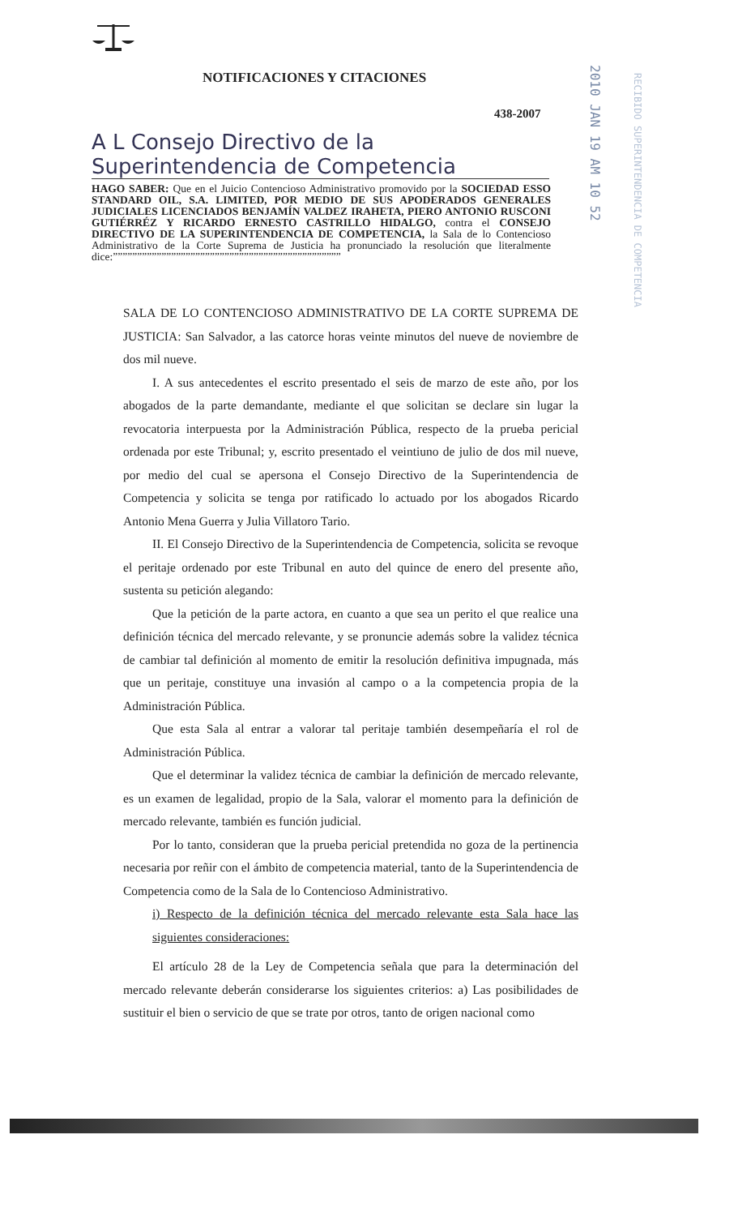NOTIFICACIONES Y CITACIONES
438-2007
A L Consejo Directivo de la Superintendencia de Competencia
HAGO SABER: Que en el Juicio Contencioso Administrativo promovido por la SOCIEDAD ESSO STANDARD OIL, S.A. LIMITED, POR MEDIO DE SUS APODERADOS GENERALES JUDICIALES LICENCIADOS BENJAMÍN VALDEZ IRAHETA, PIERO ANTONIO RUSCONI GUTIÉRRÉZ Y RICARDO ERNESTO CASTRILLO HIDALGO, contra el CONSEJO DIRECTIVO DE LA SUPERINTENDENCIA DE COMPETENCIA, la Sala de lo Contencioso Administrativo de la Corte Suprema de Justicia ha pronunciado la resolución que literalmente dice:”””””””””””””””””””””””””””””””””””””””””””””””
2010 JAN 19 AM 10 52
RECIBIDO SUPERINTENDENCIA DE COMPETENCIA
SALA DE LO CONTENCIOSO ADMINISTRATIVO DE LA CORTE SUPREMA DE JUSTICIA: San Salvador, a las catorce horas veinte minutos del nueve de noviembre de dos mil nueve.
I. A sus antecedentes el escrito presentado el seis de marzo de este año, por los abogados de la parte demandante, mediante el que solicitan se declare sin lugar la revocatoria interpuesta por la Administración Pública, respecto de la prueba pericial ordenada por este Tribunal; y, escrito presentado el veintiuno de julio de dos mil nueve, por medio del cual se apersona el Consejo Directivo de la Superintendencia de Competencia y solicita se tenga por ratificado lo actuado por los abogados Ricardo Antonio Mena Guerra y Julia Villatoro Tario.
II. El Consejo Directivo de la Superintendencia de Competencia, solicita se revoque el peritaje ordenado por este Tribunal en auto del quince de enero del presente año, sustenta su petición alegando:
Que la petición de la parte actora, en cuanto a que sea un perito el que realice una definición técnica del mercado relevante, y se pronuncie además sobre la validez técnica de cambiar tal definición al momento de emitir la resolución definitiva impugnada, más que un peritaje, constituye una invasión al campo o a la competencia propia de la Administración Pública.
Que esta Sala al entrar a valorar tal peritaje también desempeñaría el rol de Administración Pública.
Que el determinar la validez técnica de cambiar la definición de mercado relevante, es un examen de legalidad, propio de la Sala, valorar el momento para la definición de mercado relevante, también es función judicial.
Por lo tanto, consideran que la prueba pericial pretendida no goza de la pertinencia necesaria por reñir con el ámbito de competencia material, tanto de la Superintendencia de Competencia como de la Sala de lo Contencioso Administrativo.
i) Respecto de la definición técnica del mercado relevante esta Sala hace las siguientes consideraciones:
El artículo 28 de la Ley de Competencia señala que para la determinación del mercado relevante deberán considerarse los siguientes criterios: a) Las posibilidades de sustituir el bien o servicio de que se trate por otros, tanto de origen nacional como